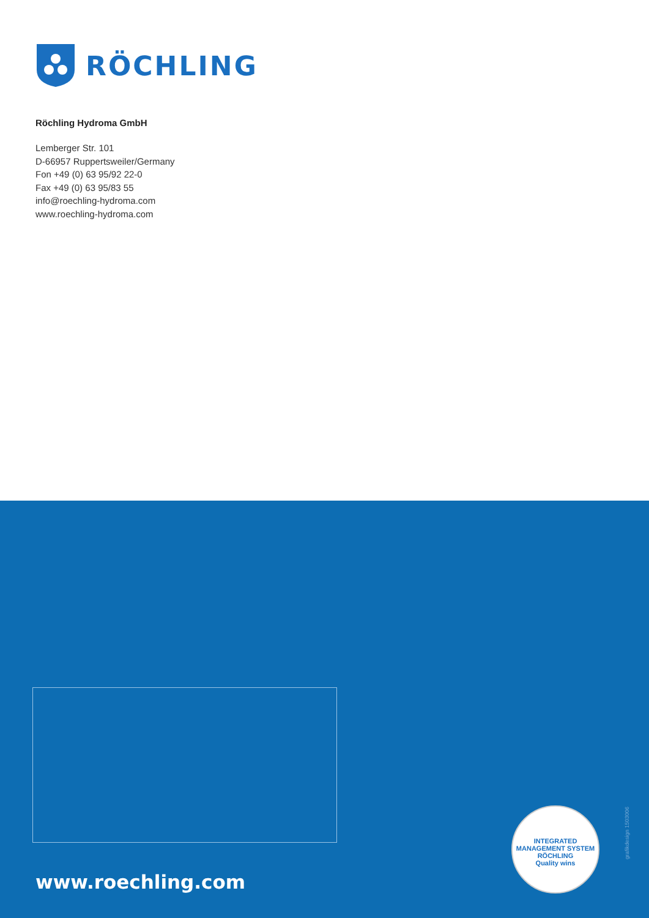RÖCHLING
Röchling Hydroma GmbH
Lemberger Str. 101
D-66957 Ruppertsweiler/Germany
Fon +49 (0) 63 95/92 22-0
Fax +49 (0) 63 95/83 55
info@roechling-hydroma.com
www.roechling-hydroma.com
www.roechling.com
INTEGRATED MANAGEMENT SYSTEM
RÖCHLING
Quality wins
grafikdesign 1503006